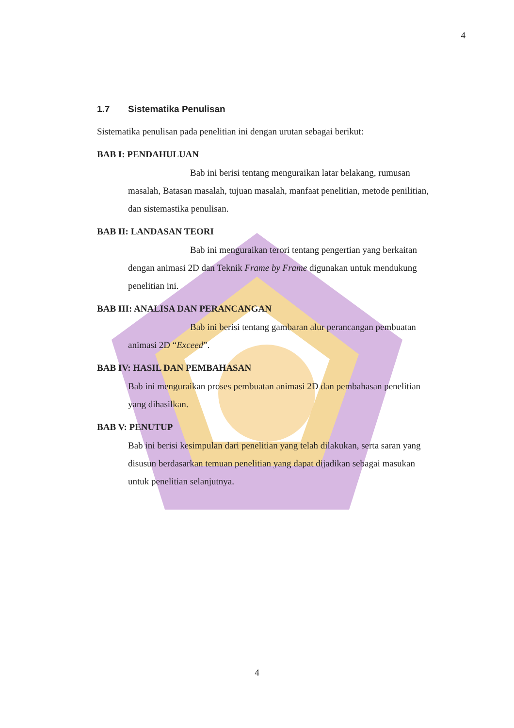4
1.7 Sistematika Penulisan
Sistematika penulisan pada penelitian ini dengan urutan sebagai berikut:
BAB I: PENDAHULUAN
Bab ini berisi tentang menguraikan latar belakang, rumusan masalah, Batasan masalah, tujuan masalah, manfaat penelitian, metode penilitian, dan sistemastika penulisan.
BAB II: LANDASAN TEORI
Bab ini menguraikan terori tentang pengertian yang berkaitan dengan animasi 2D dan Teknik Frame by Frame digunakan untuk mendukung penelitian ini.
BAB III: ANALISA DAN PERANCANGAN
Bab ini berisi tentang gambaran alur perancangan pembuatan animasi 2D “Exceed”.
BAB IV: HASIL DAN PEMBAHASAN
Bab ini menguraikan proses pembuatan animasi 2D dan pembahasan penelitian yang dihasilkan.
BAB V: PENUTUP
Bab ini berisi kesimpulan dari penelitian yang telah dilakukan, serta saran yang disusun berdasarkan temuan penelitian yang dapat dijadikan sebagai masukan untuk penelitian selanjutnya.
4